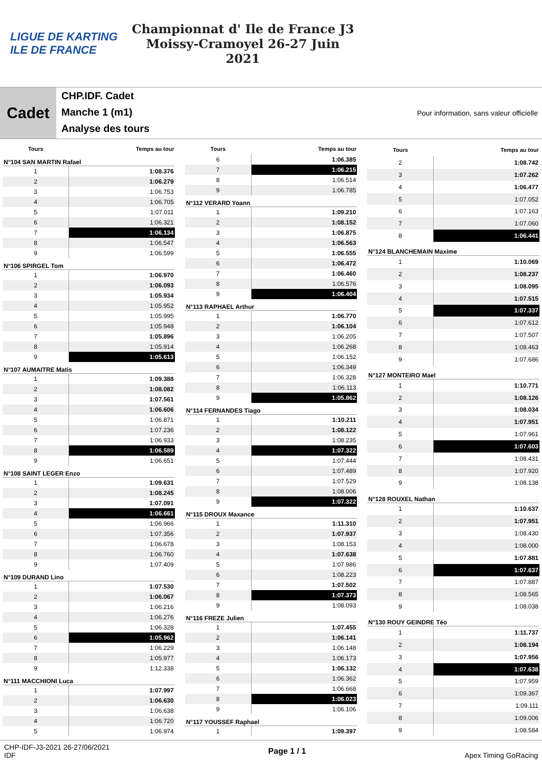LIGUE DE KARTING ILE DE FRANCE
Championnat d' Ile de France J3
Moissy-Cramoyel 26-27 Juin 2021
Cadet
CHP.IDF. Cadet
Manche 1 (m1)
Analyse des tours
Pour information, sans valeur officielle
| Tours | Temps au tour |
| --- | --- |
| N°104 SAN MARTIN Rafael | |
| 1 | 1:08.376 |
| 2 | 1:06.279 |
| 3 | 1:06.753 |
| 4 | 1:06.705 |
| 5 | 1:07.011 |
| 6 | 1:06.321 |
| 7 | 1:06.134 |
| 8 | 1:06.547 |
| 9 | 1:06.599 |
| N°106 SPIRGEL Tom | |
| 1 | 1:06.970 |
| 2 | 1:06.093 |
| 3 | 1:05.934 |
| 4 | 1:05.952 |
| 5 | 1:05.995 |
| 6 | 1:05.948 |
| 7 | 1:05.896 |
| 8 | 1:05.914 |
| 9 | 1:05.613 |
| N°107 AUMAITRE Matis | |
| 1 | 1:09.388 |
| 2 | 1:08.082 |
| 3 | 1:07.561 |
| 4 | 1:06.606 |
| 5 | 1:06.871 |
| 6 | 1:07.236 |
| 7 | 1:06.933 |
| 8 | 1:06.589 |
| 9 | 1:06.651 |
| N°108 SAINT LEGER Enzo | |
| 1 | 1:09.631 |
| 2 | 1:08.245 |
| 3 | 1:07.091 |
| 4 | 1:06.661 |
| 5 | 1:06.966 |
| 6 | 1:07.356 |
| 7 | 1:06.678 |
| 8 | 1:06.760 |
| 9 | 1:07.409 |
| N°109 DURAND Lino | |
| 1 | 1:07.530 |
| 2 | 1:06.067 |
| 3 | 1:06.216 |
| 4 | 1:06.276 |
| 5 | 1:06.328 |
| 6 | 1:05.962 |
| 7 | 1:06.229 |
| 8 | 1:05.977 |
| 9 | 1:12.338 |
| N°111 MACCHIONI Luca | |
| 1 | 1:07.997 |
| 2 | 1:06.630 |
| 3 | 1:06.638 |
| 4 | 1:06.720 |
| 5 | 1:06.974 |
| Tours | Temps au tour |
| --- | --- |
| 6 | 1:06.385 |
| 7 | 1:06.215 |
| 8 | 1:06.514 |
| 9 | 1:06.785 |
| N°112 VERARD Yoann | |
| 1 | 1:09.210 |
| 2 | 1:08.152 |
| 3 | 1:06.875 |
| 4 | 1:06.563 |
| 5 | 1:06.555 |
| 6 | 1:06.472 |
| 7 | 1:06.460 |
| 8 | 1:06.576 |
| 9 | 1:06.404 |
| N°113 RAPHAEL Arthur | |
| 1 | 1:06.770 |
| 2 | 1:06.104 |
| 3 | 1:06.205 |
| 4 | 1:06.268 |
| 5 | 1:06.152 |
| 6 | 1:06.349 |
| 7 | 1:06.328 |
| 8 | 1:06.113 |
| 9 | 1:05.862 |
| N°114 FERNANDES Tiago | |
| 1 | 1:10.211 |
| 2 | 1:08.122 |
| 3 | 1:08.235 |
| 4 | 1:07.322 |
| 5 | 1:07.444 |
| 6 | 1:07.489 |
| 7 | 1:07.529 |
| 8 | 1:08.006 |
| 9 | 1:07.322 |
| N°115 DROUX Maxance | |
| 1 | 1:11.310 |
| 2 | 1:07.937 |
| 3 | 1:08.153 |
| 4 | 1:07.638 |
| 5 | 1:07.986 |
| 6 | 1:08.223 |
| 7 | 1:07.502 |
| 8 | 1:07.373 |
| 9 | 1:08.093 |
| N°116 FREZE Julien | |
| 1 | 1:07.455 |
| 2 | 1:06.141 |
| 3 | 1:06.148 |
| 4 | 1:06.173 |
| 5 | 1:06.132 |
| 6 | 1:06.362 |
| 7 | 1:06.668 |
| 8 | 1:06.023 |
| 9 | 1:06.106 |
| N°117 YOUSSEF Raphael | |
| 1 | 1:09.397 |
| Tours | Temps au tour |
| --- | --- |
| 2 | 1:08.742 |
| 3 | 1:07.262 |
| 4 | 1:06.477 |
| 5 | 1:07.052 |
| 6 | 1:07.163 |
| 7 | 1:07.060 |
| 8 | 1:06.441 |
| N°124 BLANCHEMAIN Maxime | |
| 1 | 1:10.069 |
| 2 | 1:08.237 |
| 3 | 1:08.095 |
| 4 | 1:07.515 |
| 5 | 1:07.337 |
| 6 | 1:07.612 |
| 7 | 1:07.507 |
| 8 | 1:08.463 |
| 9 | 1:07.686 |
| N°127 MONTEIRO Mael | |
| 1 | 1:10.771 |
| 2 | 1:08.126 |
| 3 | 1:08.034 |
| 4 | 1:07.951 |
| 5 | 1:07.961 |
| 6 | 1:07.603 |
| 7 | 1:08.431 |
| 8 | 1:07.920 |
| 9 | 1:08.138 |
| N°128 ROUXEL Nathan | |
| 1 | 1:10.637 |
| 2 | 1:07.951 |
| 3 | 1:08.430 |
| 4 | 1:08.000 |
| 5 | 1:07.881 |
| 6 | 1:07.637 |
| 7 | 1:07.887 |
| 8 | 1:08.565 |
| 9 | 1:08.038 |
| N°130 ROUY GEINDRE Téo | |
| 1 | 1:11.737 |
| 2 | 1:08.194 |
| 3 | 1:07.956 |
| 4 | 1:07.638 |
| 5 | 1:07.959 |
| 6 | 1:09.367 |
| 7 | 1:09.111 |
| 8 | 1:09.006 |
| 9 | 1:08.584 |
CHP-IDF-J3-2021 26-27/06/2021
IDF
Page 1 / 1 Apex Timing GoRacing